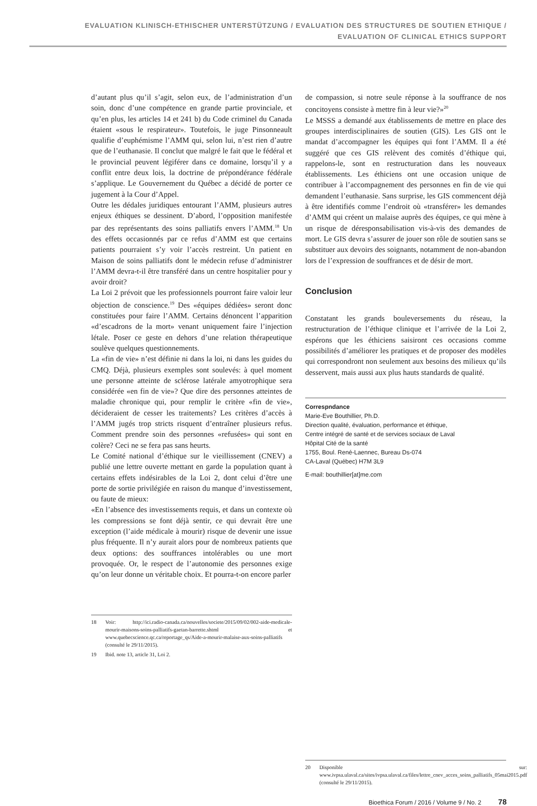EVALUATION KLINISCH-ETHISCHER UNTERSTÜTZUNG / EVALUATION DES STRUCTURES DE SOUTIEN ETHIQUE /
EVALUATION OF CLINICAL ETHICS SUPPORT
d’autant plus qu’il s’agit, selon eux, de l’administration d’un soin, donc d’une compétence en grande partie provinciale, et qu’en plus, les articles 14 et 241 b) du Code criminel du Canada étaient «sous le respirateur». Toutefois, le juge Pinsonneault qualifie d’euphémisme l’AMM qui, selon lui, n’est rien d’autre que de l’euthanasie. Il conclut que malgré le fait que le fédéral et le provincial peuvent légiférer dans ce domaine, lorsqu’il y a conflit entre deux lois, la doctrine de prépondérance fédérale s’applique. Le Gouvernement du Québec a décidé de porter ce jugement à la Cour d’Appel.
Outre les dédales juridiques entourant l’AMM, plusieurs autres enjeux éthiques se dessinent. D’abord, l’opposition manifestée par des représentants des soins palliatifs envers l’AMM.<sup>18</sup> Un des effets occasionnés par ce refus d’AMM est que certains patients pourraient s’y voir l’accès restreint. Un patient en Maison de soins palliatifs dont le médecin refuse d’administrer l’AMM devra-t-il être transféré dans un centre hospitalier pour y avoir droit?
La Loi 2 prévoit que les professionnels pourront faire valoir leur objection de conscience.<sup>19</sup> Des «équipes dédiées» seront donc constituées pour faire l’AMM. Certains dénoncent l’apparition «d’escadrons de la mort» venant uniquement faire l’injection létale. Poser ce geste en dehors d’une relation thérapeutique soulève quelques questionnements.
La «fin de vie» n’est définie ni dans la loi, ni dans les guides du CMQ. Déjà, plusieurs exemples sont soulevés: à quel moment une personne atteinte de sclérose latérale amyotrophique sera considérée «en fin de vie»? Que dire des personnes atteintes de maladie chronique qui, pour remplir le critère «fin de vie», décideraient de cesser les traitements? Les critères d’accès à l’AMM jugés trop stricts risquent d’entraîner plusieurs refus. Comment prendre soin des personnes «refusées» qui sont en colère? Ceci ne se fera pas sans heurts.
Le Comité national d’éthique sur le vieillissement (CNEV) a publié une lettre ouverte mettant en garde la population quant à certains effets indésirables de la Loi 2, dont celui d’être une porte de sortie privilégiée en raison du manque d’investissement, ou faute de mieux:
«En l’absence des investissements requis, et dans un contexte où les compressions se font déjà sentir, ce qui devrait être une exception (l’aide médicale à mourir) risque de devenir une issue plus fréquente. Il n’y aurait alors pour de nombreux patients que deux options: des souffrances intolérables ou une mort provoquée. Or, le respect de l’autonomie des personnes exige qu’on leur donne un véritable choix. Et pourra-t-on encore parler
18 Voir: http://ici.radio-canada.ca/nouvelles/societe/2015/09/02/002-aide-medicale-mourir-maisons-soins-palliatifs-gaetan-barrette.shtml et www.quebecscience.qc.ca/reportage_qs/Aide-a-mourir-malaise-aux-soins-palliatifs (consulté le 29/11/2015).
19 Ibid. note 13, article 31, Loi 2.
de compassion, si notre seule réponse à la souffrance de nos concitoyens consiste à mettre fin à leur vie?»<sup>20</sup>
Le MSSS a demandé aux établissements de mettre en place des groupes interdisciplinaires de soutien (GIS). Les GIS ont le mandat d’accompagner les équipes qui font l’AMM. Il a été suggéré que ces GIS relèvent des comités d’éthique qui, rappelons-le, sont en restructuration dans les nouveaux établissements. Les éthiciens ont une occasion unique de contribuer à l’accompagnement des personnes en fin de vie qui demandent l’euthanasie. Sans surprise, les GIS commencent déjà à être identifiés comme l’endroit où «transférer» les demandes d’AMM qui créent un malaise auprès des équipes, ce qui mène à un risque de déresponsabilisation vis-à-vis des demandes de mort. Le GIS devra s’assurer de jouer son rôle de soutien sans se substituer aux devoirs des soignants, notamment de non-abandon lors de l’expression de souffrances et de désir de mort.
Conclusion
Constatant les grands bouleversements du réseau, la restructuration de l’éthique clinique et l’arrivée de la Loi 2, espérons que les éthiciens saisiront ces occasions comme possibilités d’améliorer les pratiques et de proposer des modèles qui correspondront non seulement aux besoins des milieux qu’ils desservent, mais aussi aux plus hauts standards de qualité.
Correspndance
Marie-Eve Bouthillier, Ph.D.
Direction qualité, évaluation, performance et éthique,
Centre intégré de santé et de services sociaux de Laval
Hôpital Cité de la santé
1755, Boul. René-Laennec, Bureau Ds-074
CA-Laval (Québec) H7M 3L9
E-mail: bouthillier[at]me.com
20 Disponible sur: www.ivpsa.ulaval.ca/sites/ivpsa.ulaval.ca/files/lettre_cnev_acces_soins_palliatifs_05mai2015.pdf (consulté le 29/11/2015).
Bioethica Forum / 2016 / Volume 9 / No. 2 78